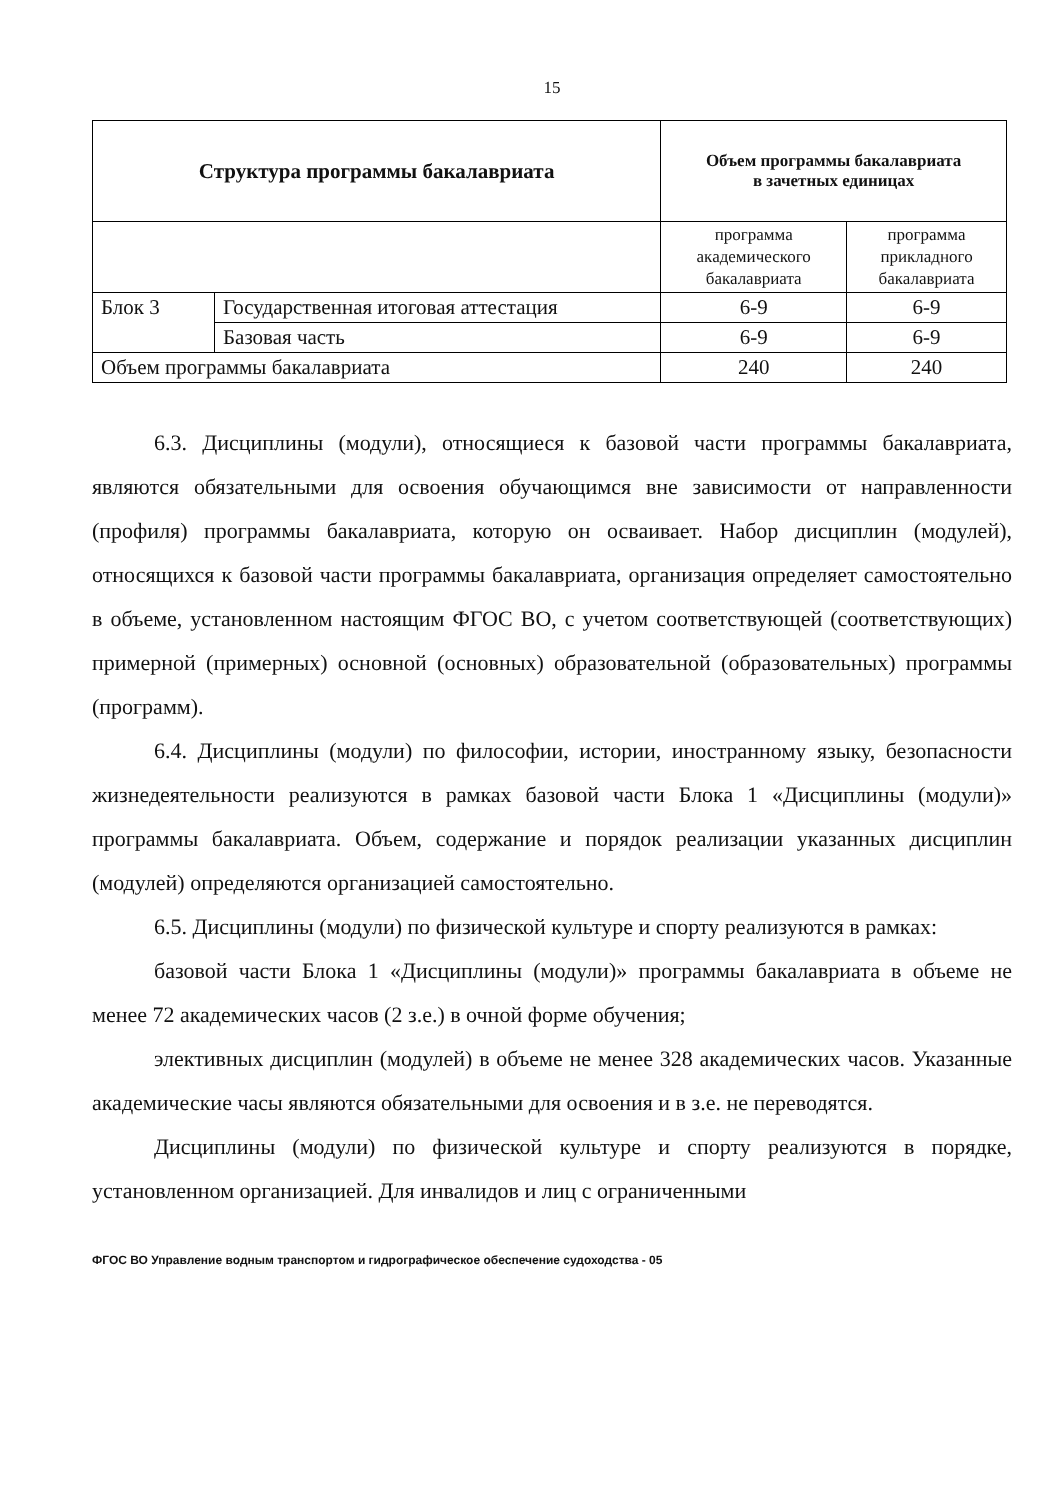15
| Структура программы бакалавриата | | Объем программы бакалавриата в зачетных единицах | |
| --- | --- | --- | --- |
| | | программа академического бакалавриата | программа прикладного бакалавриата |
| Блок 3 | Государственная итоговая аттестация | 6-9 | 6-9 |
| | Базовая часть | 6-9 | 6-9 |
| Объем программы бакалавриата | | 240 | 240 |
6.3. Дисциплины (модули), относящиеся к базовой части программы бакалавриата, являются обязательными для освоения обучающимся вне зависимости от направленности (профиля) программы бакалавриата, которую он осваивает. Набор дисциплин (модулей), относящихся к базовой части программы бакалавриата, организация определяет самостоятельно в объеме, установленном настоящим ФГОС ВО, с учетом соответствующей (соответствующих) примерной (примерных) основной (основных) образовательной (образовательных) программы (программ).
6.4. Дисциплины (модули) по философии, истории, иностранному языку, безопасности жизнедеятельности реализуются в рамках базовой части Блока 1 «Дисциплины (модули)» программы бакалавриата. Объем, содержание и порядок реализации указанных дисциплин (модулей) определяются организацией самостоятельно.
6.5. Дисциплины (модули) по физической культуре и спорту реализуются в рамках:
базовой части Блока 1 «Дисциплины (модули)» программы бакалавриата в объеме не менее 72 академических часов (2 з.е.) в очной форме обучения;
элективных дисциплин (модулей) в объеме не менее 328 академических часов. Указанные академические часы являются обязательными для освоения и в з.е. не переводятся.
Дисциплины (модули) по физической культуре и спорту реализуются в порядке, установленном организацией. Для инвалидов и лиц с ограниченными
ФГОС ВО Управление водным транспортом и гидрографическое обеспечение судоходства - 05